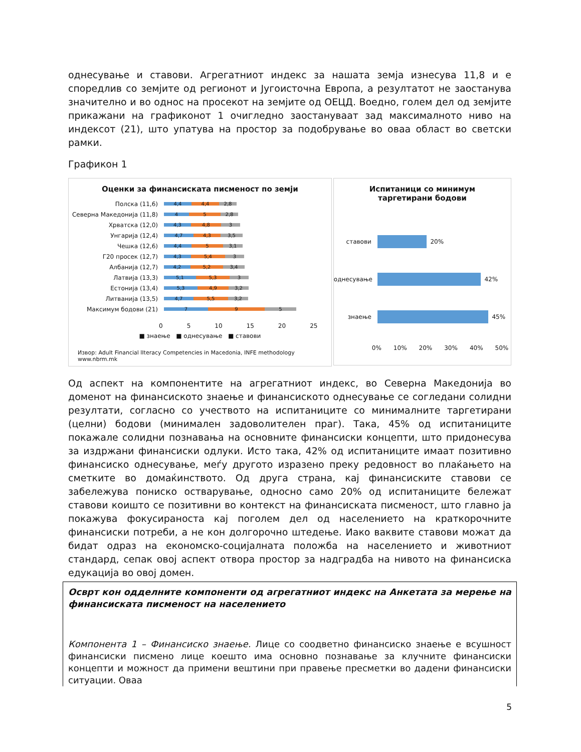однесување и ставови. Агрегатниот индекс за нашата земја изнесува 11,8 и е споредлив со земјите од регионот и Југоисточна Европа, а резултатот не заостанува значително и во однос на просекот на земјите од ОЕЦД. Воедно, голем дел од земјите прикажани на графиконот 1 очигледно заостануваат зад максималното ниво на индексот (21), што упатува на простор за подобрување во оваа област во светски рамки.
Графикон 1
Оценки за финансиската писменост по земји
Полска (11,6)
4,4 4,4 2,8
Северна Македонија (11,8)
4 5 2,8
Хрватска (12,0)
4,3 4,8 3
Унгарија (12,4)
4,7 4,3 3,5
Чешка (12,6)
4,4 5 3,1
Г20 просек (12,7)
4,3 5,4 3
Албанија (12,7)
4,2 5,2 3,4
Латвија (13,3)
5,1 5,3 3
Естонија (13,4)
5,3 4,9 3,2
Литванија (13,5)
4,7 5,5 3,2
Максимум бодови (21)
7 9 5
0 5 10 15 20 25
■ знаење ■ однесување ■ ставови
Извор: Adult Financial lIteracy Competencies in Macedonia, INFE methodology
www.nbrm.mk
Испитаници со минимум
таргетирани бодови
ставови
20%
однесување
42%
знаење
45%
0% 10% 20% 30% 40% 50%
Од аспект на компонентите на агрегатниот индекс, во Северна Македонија во доменот на финансиското знаење и финансиското однесување се согледани солидни резултати, согласно со учеството на испитаниците со минималните таргетирани (целни) бодови (минимален задоволителен праг). Така, 45% од испитаниците покажале солидни познавања на основните финансиски концепти, што придонесува за издржани финансиски одлуки. Исто така, 42% од испитаниците имаат позитивно финансиско однесување, меѓу другото изразено преку редовност во плаќањето на сметките во домаќинството. Од друга страна, кај финансиските ставови се забележува пониско остварување, односно само 20% од испитаниците бележат ставови коишто се позитивни во контекст на финансиската писменост, што главно ја покажува фокусираноста кај поголем дел од населението на краткорочните финансиски потреби, а не кон долгорочно штедење. Иако ваквите ставови можат да бидат одраз на економско-социјалната положба на населението и животниот стандард, сепак овој аспект отвора простор за надградба на нивото на финансиска едукација во овој домен.
Осврт кон одделните компоненти од агрегатниот индекс на Анкетата за мерење на финансиската писменост на населението
Компонента 1 – Финансиско знаење. Лице со соодветно финансиско знаење е всушност финансиски писмено лице коешто има основно познавање за клучните финансиски концепти и можност да примени вештини при правење пресметки во дадени финансиски ситуации. Оваа
5